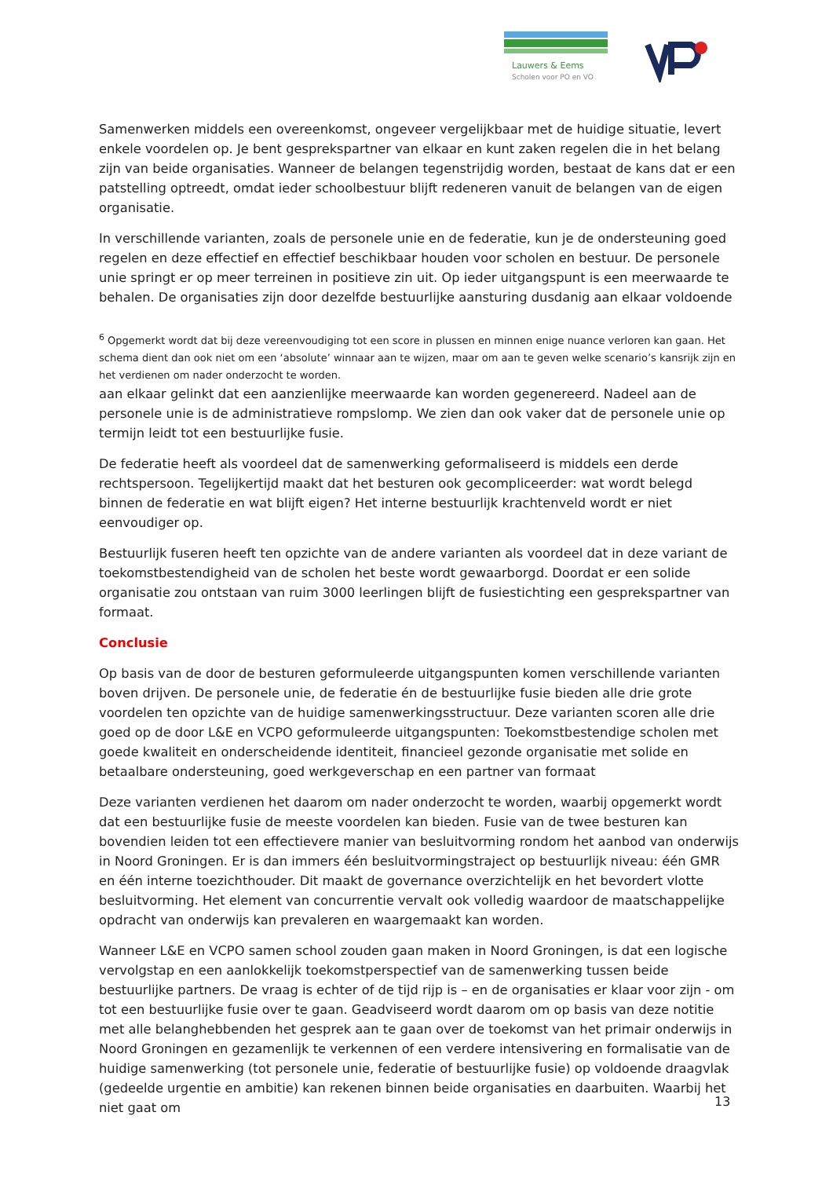Lauwers & Eems
Scholen voor PO en VO
Samenwerken middels een overeenkomst, ongeveer vergelijkbaar met de huidige situatie, levert enkele voordelen op. Je bent gesprekspartner van elkaar en kunt zaken regelen die in het belang zijn van beide organisaties. Wanneer de belangen tegenstrijdig worden, bestaat de kans dat er een patstelling optreedt, omdat ieder schoolbestuur blijft redeneren vanuit de belangen van de eigen organisatie.
In verschillende varianten, zoals de personele unie en de federatie, kun je de ondersteuning goed regelen en deze effectief en effectief beschikbaar houden voor scholen en bestuur. De personele unie springt er op meer terreinen in positieve zin uit. Op ieder uitgangspunt is een meerwaarde te behalen. De organisaties zijn door dezelfde bestuurlijke aansturing dusdanig aan elkaar voldoende
<sup>6</sup> Opgemerkt wordt dat bij deze vereenvoudiging tot een score in plussen en minnen enige nuance verloren kan gaan. Het schema dient dan ook niet om een ‘absolute’ winnaar aan te wijzen, maar om aan te geven welke scenario’s kansrijk zijn en het verdienen om nader onderzocht te worden.
aan elkaar gelinkt dat een aanzienlijke meerwaarde kan worden gegenereerd. Nadeel aan de personele unie is de administratieve rompslomp. We zien dan ook vaker dat de personele unie op termijn leidt tot een bestuurlijke fusie.
De federatie heeft als voordeel dat de samenwerking geformaliseerd is middels een derde rechtspersoon. Tegelijkertijd maakt dat het besturen ook gecompliceerder: wat wordt belegd binnen de federatie en wat blijft eigen? Het interne bestuurlijk krachtenveld wordt er niet eenvoudiger op.
Bestuurlijk fuseren heeft ten opzichte van de andere varianten als voordeel dat in deze variant de toekomstbestendigheid van de scholen het beste wordt gewaarborgd. Doordat er een solide organisatie zou ontstaan van ruim 3000 leerlingen blijft de fusiestichting een gesprekspartner van formaat.
Conclusie
Op basis van de door de besturen geformuleerde uitgangspunten komen verschillende varianten boven drijven. De personele unie, de federatie én de bestuurlijke fusie bieden alle drie grote voordelen ten opzichte van de huidige samenwerkingsstructuur. Deze varianten scoren alle drie goed op de door L&E en VCPO geformuleerde uitgangspunten: Toekomstbestendige scholen met goede kwaliteit en onderscheidende identiteit, financieel gezonde organisatie met solide en betaalbare ondersteuning, goed werkgeverschap en een partner van formaat
Deze varianten verdienen het daarom om nader onderzocht te worden, waarbij opgemerkt wordt dat een bestuurlijke fusie de meeste voordelen kan bieden. Fusie van de twee besturen kan bovendien leiden tot een effectievere manier van besluitvorming rondom het aanbod van onderwijs in Noord Groningen. Er is dan immers één besluitvormingstraject op bestuurlijk niveau: één GMR en één interne toezichthouder. Dit maakt de governance overzichtelijk en het bevordert vlotte besluitvorming. Het element van concurrentie vervalt ook volledig waardoor de maatschappelijke opdracht van onderwijs kan prevaleren en waargemaakt kan worden.
Wanneer L&E en VCPO samen school zouden gaan maken in Noord Groningen, is dat een logische vervolgstap en een aanlokkelijk toekomstperspectief van de samenwerking tussen beide bestuurlijke partners. De vraag is echter of de tijd rijp is – en de organisaties er klaar voor zijn - om tot een bestuurlijke fusie over te gaan. Geadviseerd wordt daarom om op basis van deze notitie met alle belanghebbenden het gesprek aan te gaan over de toekomst van het primair onderwijs in Noord Groningen en gezamenlijk te verkennen of een verdere intensivering en formalisatie van de huidige samenwerking (tot personele unie, federatie of bestuurlijke fusie) op voldoende draagvlak (gedeelde urgentie en ambitie) kan rekenen binnen beide organisaties en daarbuiten. Waarbij het niet gaat om
13